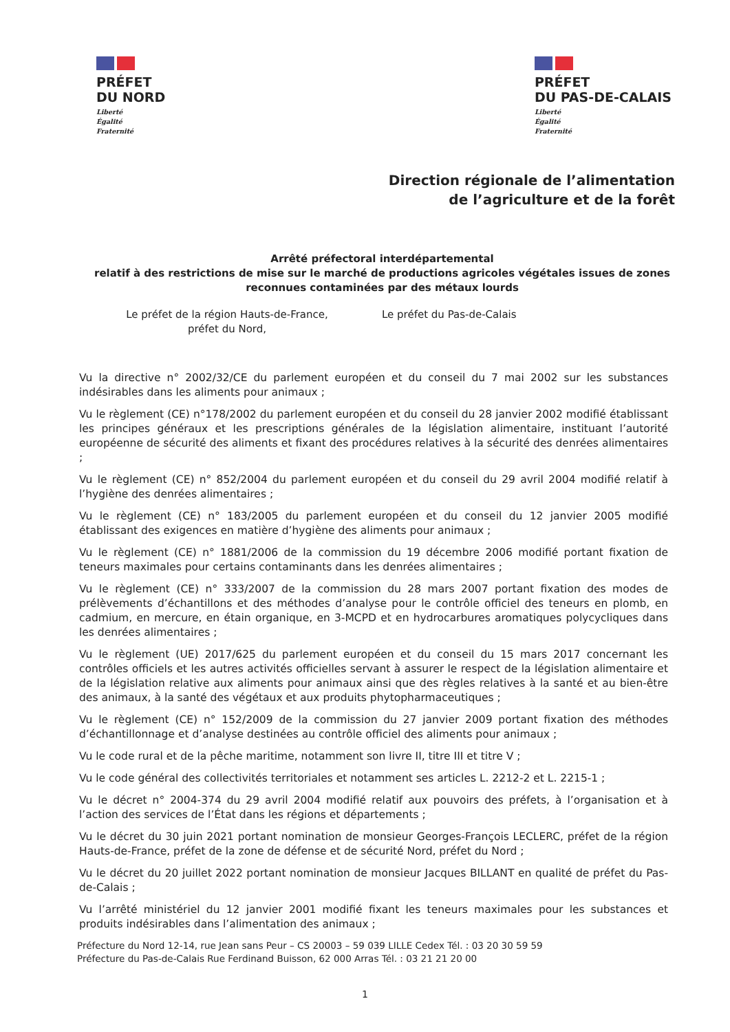PRÉFET
DU NORD
Liberté
Égalité
Fraternité
PRÉFET
DU PAS-DE-CALAIS
Liberté
Égalité
Fraternité
Direction régionale de l’alimentation
de l’agriculture et de la forêt
Arrêté préfectoral interdépartemental
relatif à des restrictions de mise sur le marché de productions agricoles végétales issues de zones reconnues contaminées par des métaux lourds
Le préfet de la région Hauts-de-France,
préfet du Nord,
Le préfet du Pas-de-Calais
Vu la directive n° 2002/32/CE du parlement européen et du conseil du 7 mai 2002 sur les substances indésirables dans les aliments pour animaux ;
Vu le règlement (CE) n°178/2002 du parlement européen et du conseil du 28 janvier 2002 modifié établissant les principes généraux et les prescriptions générales de la législation alimentaire, instituant l’autorité européenne de sécurité des aliments et fixant des procédures relatives à la sécurité des denrées alimentaires ;
Vu le règlement (CE) n° 852/2004 du parlement européen et du conseil du 29 avril 2004 modifié relatif à l’hygiène des denrées alimentaires ;
Vu le règlement (CE) n° 183/2005 du parlement européen et du conseil du 12 janvier 2005 modifié établissant des exigences en matière d’hygiène des aliments pour animaux ;
Vu le règlement (CE) n° 1881/2006 de la commission du 19 décembre 2006 modifié portant fixation de teneurs maximales pour certains contaminants dans les denrées alimentaires ;
Vu le règlement (CE) n° 333/2007 de la commission du 28 mars 2007 portant fixation des modes de prélèvements d’échantillons et des méthodes d’analyse pour le contrôle officiel des teneurs en plomb, en cadmium, en mercure, en étain organique, en 3-MCPD et en hydrocarbures aromatiques polycycliques dans les denrées alimentaires ;
Vu le règlement (UE) 2017/625 du parlement européen et du conseil du 15 mars 2017 concernant les contrôles officiels et les autres activités officielles servant à assurer le respect de la législation alimentaire et de la législation relative aux aliments pour animaux ainsi que des règles relatives à la santé et au bien-être des animaux, à la santé des végétaux et aux produits phytopharmaceutiques ;
Vu le règlement (CE) n° 152/2009 de la commission du 27 janvier 2009 portant fixation des méthodes d’échantillonnage et d’analyse destinées au contrôle officiel des aliments pour animaux ;
Vu le code rural et de la pêche maritime, notamment son livre II, titre III et titre V ;
Vu le code général des collectivités territoriales et notamment ses articles L. 2212-2 et L. 2215-1 ;
Vu le décret n° 2004-374 du 29 avril 2004 modifié relatif aux pouvoirs des préfets, à l’organisation et à l’action des services de l’État dans les régions et départements ;
Vu le décret du 30 juin 2021 portant nomination de monsieur Georges-François LECLERC, préfet de la région Hauts-de-France, préfet de la zone de défense et de sécurité Nord, préfet du Nord ;
Vu le décret du 20 juillet 2022 portant nomination de monsieur Jacques BILLANT en qualité de préfet du Pas-de-Calais ;
Vu l’arrêté ministériel du 12 janvier 2001 modifié fixant les teneurs maximales pour les substances et produits indésirables dans l’alimentation des animaux ;
Préfecture du Nord 12-14, rue Jean sans Peur – CS 20003 – 59 039 LILLE Cedex Tél. : 03 20 30 59 59
Préfecture du Pas-de-Calais Rue Ferdinand Buisson, 62 000 Arras Tél. : 03 21 21 20 00
1